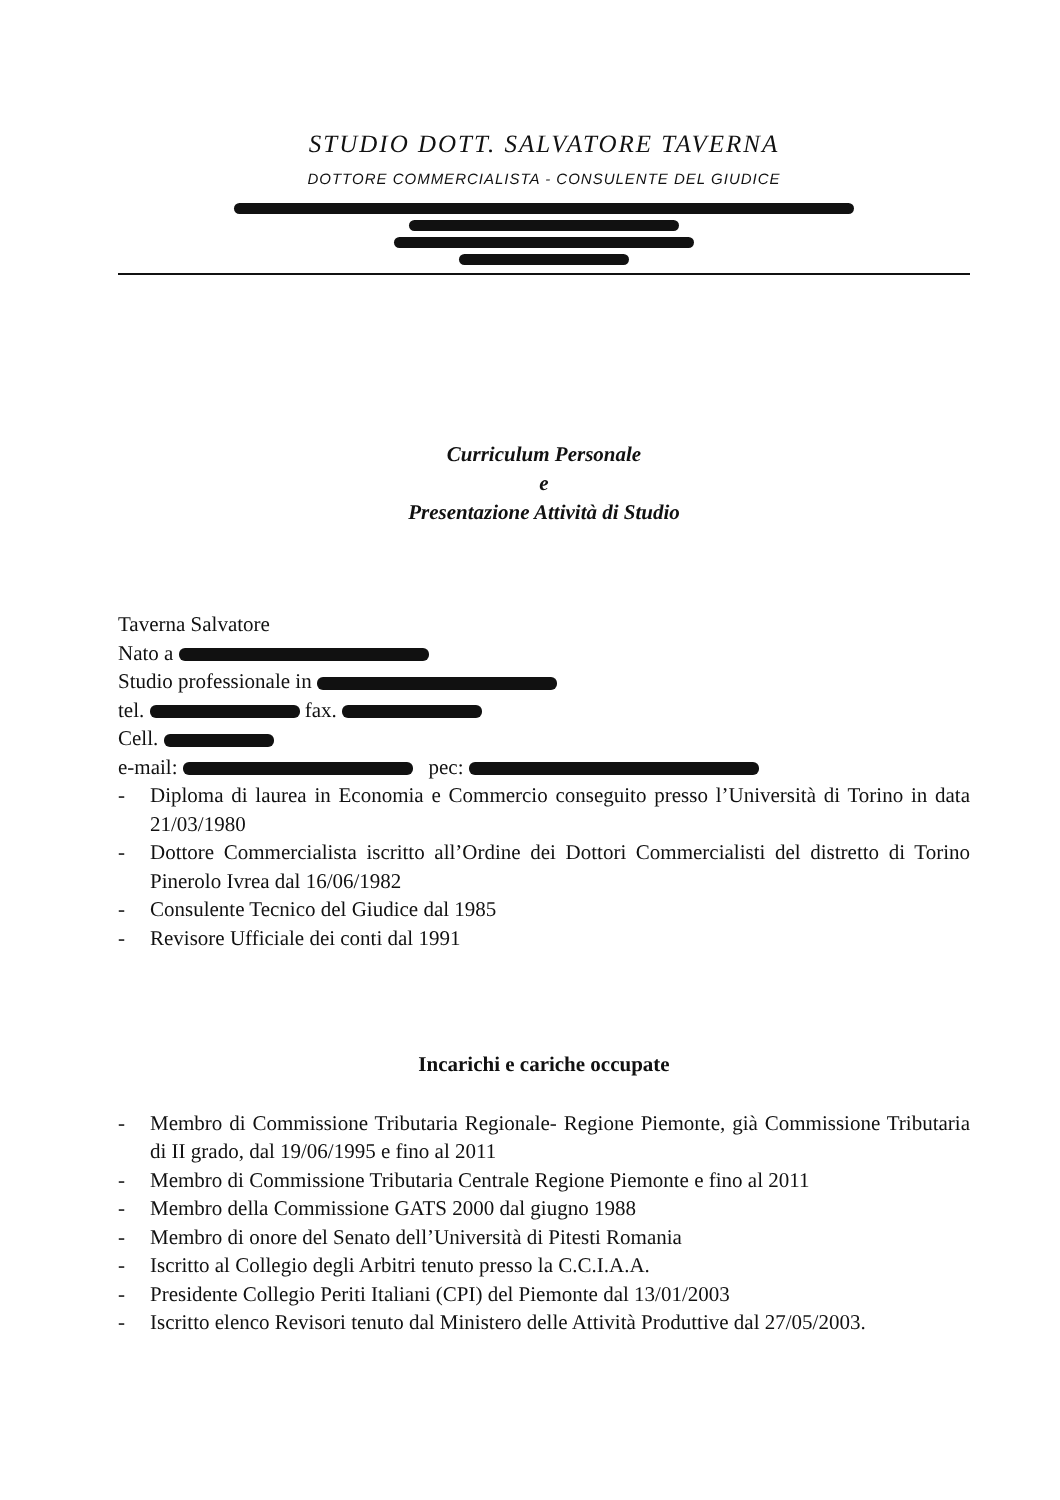STUDIO DOTT. SALVATORE TAVERNA
DOTTORE COMMERCIALISTA - CONSULENTE DEL GIUDICE
Curriculum Personale
e
Presentazione Attività di Studio
Taverna Salvatore
Nato a
Studio professionale in
tel. fax.
Cell.
e-mail: pec:
- Diploma di laurea in Economia e Commercio conseguito presso l’Università di Torino in data 21/03/1980
- Dottore Commercialista iscritto all’Ordine dei Dottori Commercialisti del distretto di Torino Pinerolo Ivrea dal 16/06/1982
- Consulente Tecnico del Giudice dal 1985
- Revisore Ufficiale dei conti dal 1991
Incarichi e cariche occupate
- Membro di Commissione Tributaria Regionale- Regione Piemonte, già Commissione Tributaria di II grado, dal 19/06/1995 e fino al 2011
- Membro di Commissione Tributaria Centrale Regione Piemonte e fino al 2011
- Membro della Commissione GATS 2000 dal giugno 1988
- Membro di onore del Senato dell’Università di Pitesti Romania
- Iscritto al Collegio degli Arbitri tenuto presso la C.C.I.A.A.
- Presidente Collegio Periti Italiani (CPI) del Piemonte dal 13/01/2003
- Iscritto elenco Revisori tenuto dal Ministero delle Attività Produttive dal 27/05/2003.